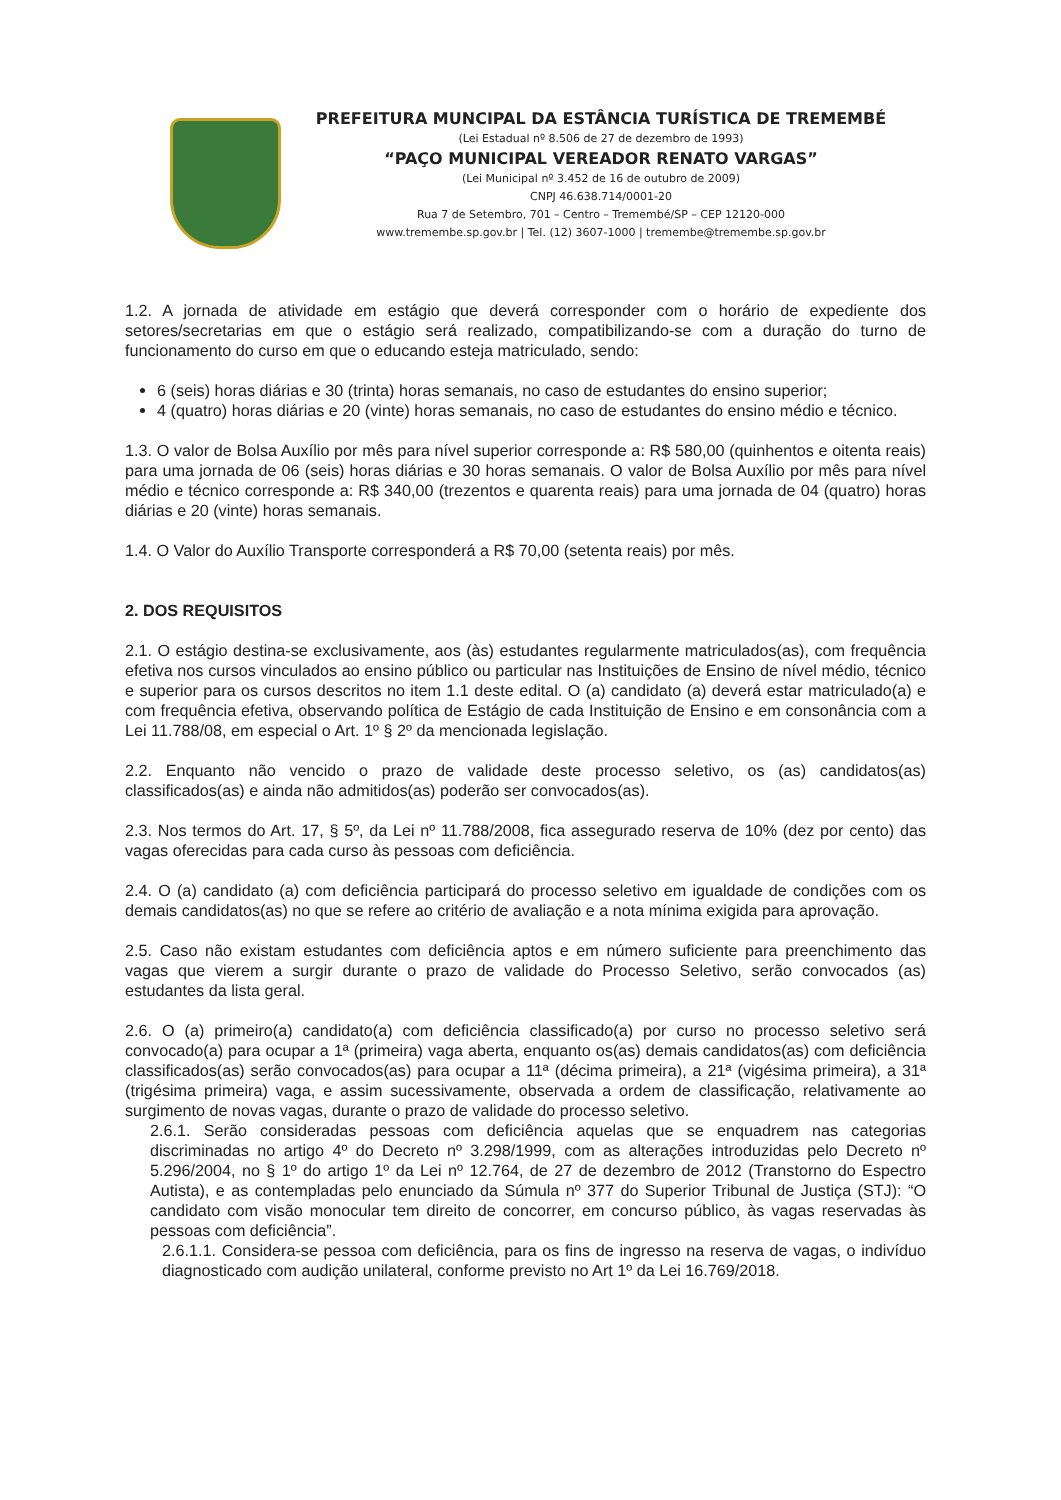PREFEITURA MUNCIPAL DA ESTÂNCIA TURÍSTICA DE TREMEMBÉ
(Lei Estadual nº 8.506 de 27 de dezembro de 1993)
“PAÇO MUNICIPAL VEREADOR RENATO VARGAS”
(Lei Municipal nº 3.452 de 16 de outubro de 2009)
CNPJ 46.638.714/0001-20
Rua 7 de Setembro, 701 – Centro – Tremembé/SP – CEP 12120-000
www.tremembe.sp.gov.br | Tel. (12) 3607-1000 | tremembe@tremembe.sp.gov.br
1.2. A jornada de atividade em estágio que deverá corresponder com o horário de expediente dos setores/secretarias em que o estágio será realizado, compatibilizando-se com a duração do turno de funcionamento do curso em que o educando esteja matriculado, sendo:
6 (seis) horas diárias e 30 (trinta) horas semanais, no caso de estudantes do ensino superior;
4 (quatro) horas diárias e 20 (vinte) horas semanais, no caso de estudantes do ensino médio e técnico.
1.3. O valor de Bolsa Auxílio por mês para nível superior corresponde a: R$ 580,00 (quinhentos e oitenta reais) para uma jornada de 06 (seis) horas diárias e 30 horas semanais. O valor de Bolsa Auxílio por mês para nível médio e técnico corresponde a: R$ 340,00 (trezentos e quarenta reais) para uma jornada de 04 (quatro) horas diárias e 20 (vinte) horas semanais.
1.4. O Valor do Auxílio Transporte corresponderá a R$ 70,00 (setenta reais) por mês.
2. DOS REQUISITOS
2.1. O estágio destina-se exclusivamente, aos (às) estudantes regularmente matriculados(as), com frequência efetiva nos cursos vinculados ao ensino público ou particular nas Instituições de Ensino de nível médio, técnico e superior para os cursos descritos no item 1.1 deste edital. O (a) candidato (a) deverá estar matriculado(a) e com frequência efetiva, observando política de Estágio de cada Instituição de Ensino e em consonância com a Lei 11.788/08, em especial o Art. 1º § 2º da mencionada legislação.
2.2. Enquanto não vencido o prazo de validade deste processo seletivo, os (as) candidatos(as) classificados(as) e ainda não admitidos(as) poderão ser convocados(as).
2.3. Nos termos do Art. 17, § 5º, da Lei nº 11.788/2008, fica assegurado reserva de 10% (dez por cento) das vagas oferecidas para cada curso às pessoas com deficiência.
2.4. O (a) candidato (a) com deficiência participará do processo seletivo em igualdade de condições com os demais candidatos(as) no que se refere ao critério de avaliação e a nota mínima exigida para aprovação.
2.5. Caso não existam estudantes com deficiência aptos e em número suficiente para preenchimento das vagas que vierem a surgir durante o prazo de validade do Processo Seletivo, serão convocados (as) estudantes da lista geral.
2.6. O (a) primeiro(a) candidato(a) com deficiência classificado(a) por curso no processo seletivo será convocado(a) para ocupar a 1ª (primeira) vaga aberta, enquanto os(as) demais candidatos(as) com deficiência classificados(as) serão convocados(as) para ocupar a 11ª (décima primeira), a 21ª (vigésima primeira), a 31ª (trigésima primeira) vaga, e assim sucessivamente, observada a ordem de classificação, relativamente ao surgimento de novas vagas, durante o prazo de validade do processo seletivo.
2.6.1. Serão consideradas pessoas com deficiência aquelas que se enquadrem nas categorias discriminadas no artigo 4º do Decreto nº 3.298/1999, com as alterações introduzidas pelo Decreto nº 5.296/2004, no § 1º do artigo 1º da Lei nº 12.764, de 27 de dezembro de 2012 (Transtorno do Espectro Autista), e as contempladas pelo enunciado da Súmula nº 377 do Superior Tribunal de Justiça (STJ): “O candidato com visão monocular tem direito de concorrer, em concurso público, às vagas reservadas às pessoas com deficiência”.
2.6.1.1. Considera-se pessoa com deficiência, para os fins de ingresso na reserva de vagas, o indivíduo diagnosticado com audição unilateral, conforme previsto no Art 1º da Lei 16.769/2018.